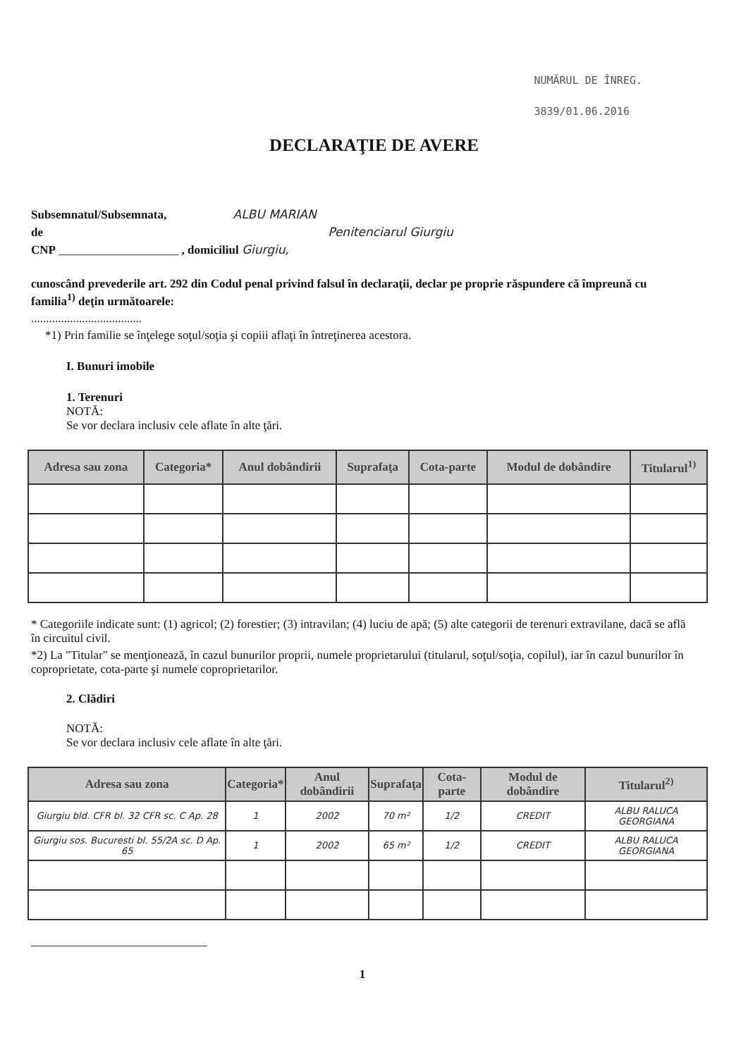NUMĂRUL DE ÎNREG.
3839/01.06.2016
DECLARAŢIE DE AVERE
Subsemnatul/Subsemnata, ALBU MARIAN
de Penitenciarul Giurgiu
CNP ____________________ , domiciliul Giurgiu,
cunoscând prevederile art. 292 din Codul penal privind falsul în declaraţii, declar pe proprie răspundere că împreună cu familia<sup>1)</sup> deţin următoarele:
.....................................
*1) Prin familie se înţelege soţul/soţia şi copiii aflaţi în întreţinerea acestora.
I. Bunuri imobile
1. Terenuri
NOTĂ:
Se vor declara inclusiv cele aflate în alte ţări.
| Adresa sau zona | Categoria* | Anul dobândirii | Suprafaţa | Cota-parte | Modul de dobândire | Titularul<sup>1)</sup> |
| --- | --- | --- | --- | --- | --- | --- |
* Categoriile indicate sunt: (1) agricol; (2) forestier; (3) intravilan; (4) luciu de apă; (5) alte categorii de terenuri extravilane, dacă se află în circuitul civil.
*2) La "Titular" se menţionează, în cazul bunurilor proprii, numele proprietarului (titularul, soţul/soţia, copilul), iar în cazul bunurilor în coproprietate, cota-parte şi numele coproprietarilor.
2. Clădiri
NOTĂ:
Se vor declara inclusiv cele aflate în alte ţări.
| Adresa sau zona | Categoria* | Anul dobândirii | Suprafaţa | Cota-parte | Modul de dobândire | Titularul<sup>2)</sup> |
| --- | --- | --- | --- | --- | --- | --- |
| Giurgiu bld. CFR bl. 32 CFR sc. C Ap. 28 | 1 | 2002 | 70 m² | 1/2 | CREDIT | ALBU RALUCA GEORGIANA |
| Giurgiu sos. Bucuresti bl. 55/2A sc. D Ap. 65 | 1 | 2002 | 65 m² | 1/2 | CREDIT | ALBU RALUCA GEORGIANA |
1